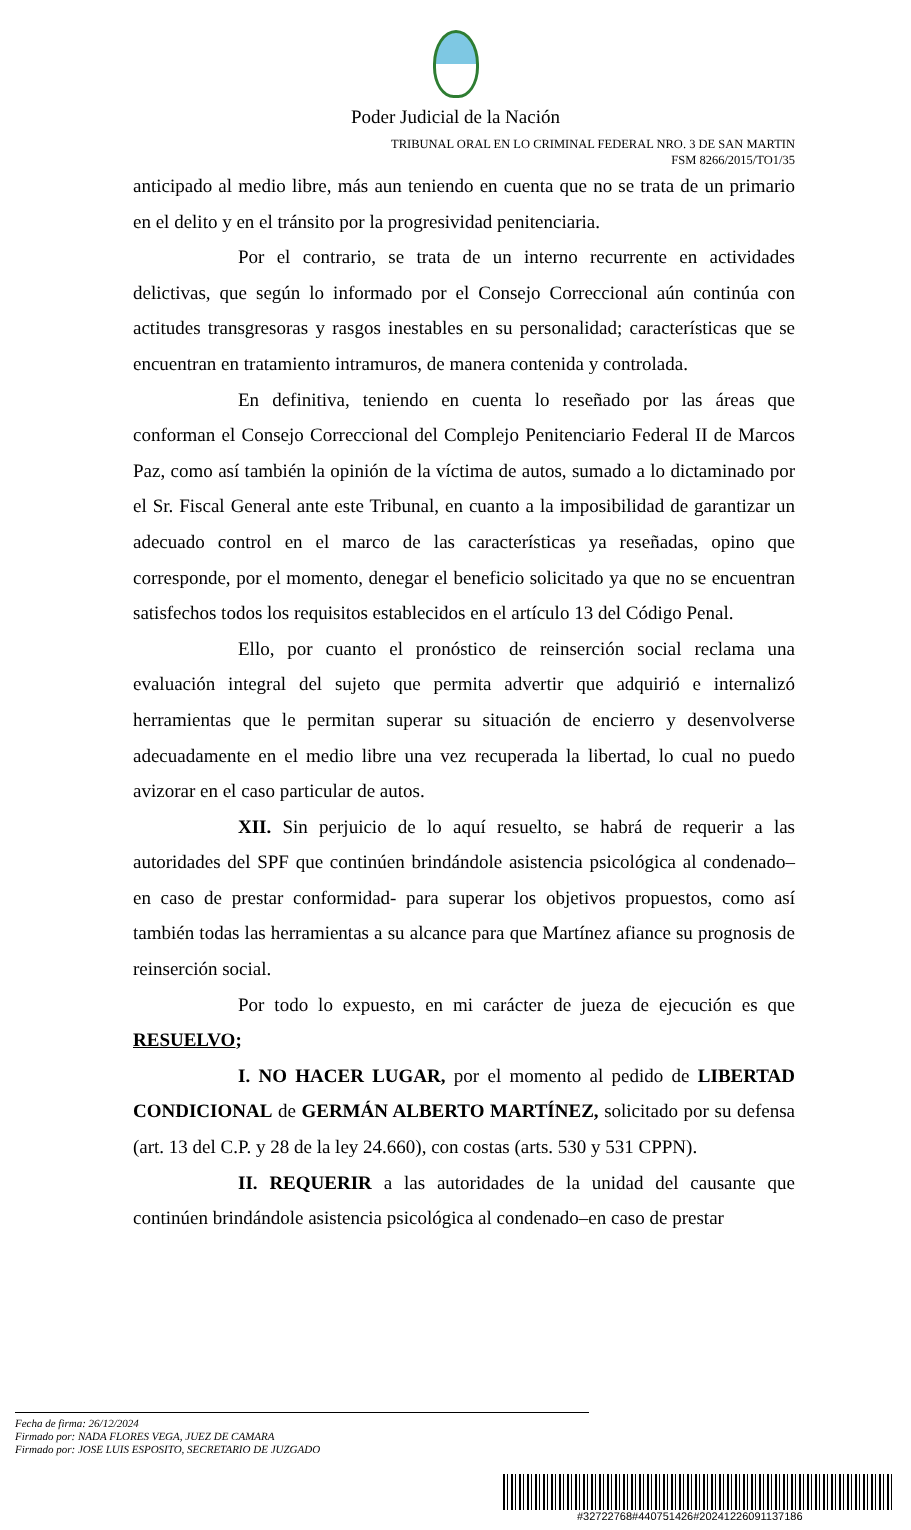Poder Judicial de la Nación
TRIBUNAL ORAL EN LO CRIMINAL FEDERAL NRO. 3 DE SAN MARTIN
FSM 8266/2015/TO1/35
anticipado al medio libre, más aun teniendo en cuenta que no se trata de un primario en el delito y en el tránsito por la progresividad penitenciaria.
Por el contrario, se trata de un interno recurrente en actividades delictivas, que según lo informado por el Consejo Correccional aún continúa con actitudes transgresoras y rasgos inestables en su personalidad; características que se encuentran en tratamiento intramuros, de manera contenida y controlada.
En definitiva, teniendo en cuenta lo reseñado por las áreas que conforman el Consejo Correccional del Complejo Penitenciario Federal II de Marcos Paz, como así también la opinión de la víctima de autos, sumado a lo dictaminado por el Sr. Fiscal General ante este Tribunal, en cuanto a la imposibilidad de garantizar un adecuado control en el marco de las características ya reseñadas, opino que corresponde, por el momento, denegar el beneficio solicitado ya que no se encuentran satisfechos todos los requisitos establecidos en el artículo 13 del Código Penal.
Ello, por cuanto el pronóstico de reinserción social reclama una evaluación integral del sujeto que permita advertir que adquirió e internalizó herramientas que le permitan superar su situación de encierro y desenvolverse adecuadamente en el medio libre una vez recuperada la libertad, lo cual no puedo avizorar en el caso particular de autos.
XII. Sin perjuicio de lo aquí resuelto, se habrá de requerir a las autoridades del SPF que continúen brindándole asistencia psicológica al condenado–en caso de prestar conformidad- para superar los objetivos propuestos, como así también todas las herramientas a su alcance para que Martínez afiance su prognosis de reinserción social.
Por todo lo expuesto, en mi carácter de jueza de ejecución es que RESUELVO;
I. NO HACER LUGAR, por el momento al pedido de LIBERTAD CONDICIONAL de GERMÁN ALBERTO MARTÍNEZ, solicitado por su defensa (art. 13 del C.P. y 28 de la ley 24.660), con costas (arts. 530 y 531 CPPN).
II. REQUERIR a las autoridades de la unidad del causante que continúen brindándole asistencia psicológica al condenado–en caso de prestar
Fecha de firma: 26/12/2024
Firmado por: NADA FLORES VEGA, JUEZ DE CAMARA
Firmado por: JOSE LUIS ESPOSITO, SECRETARIO DE JUZGADO
#32722768#440751426#20241226091137186